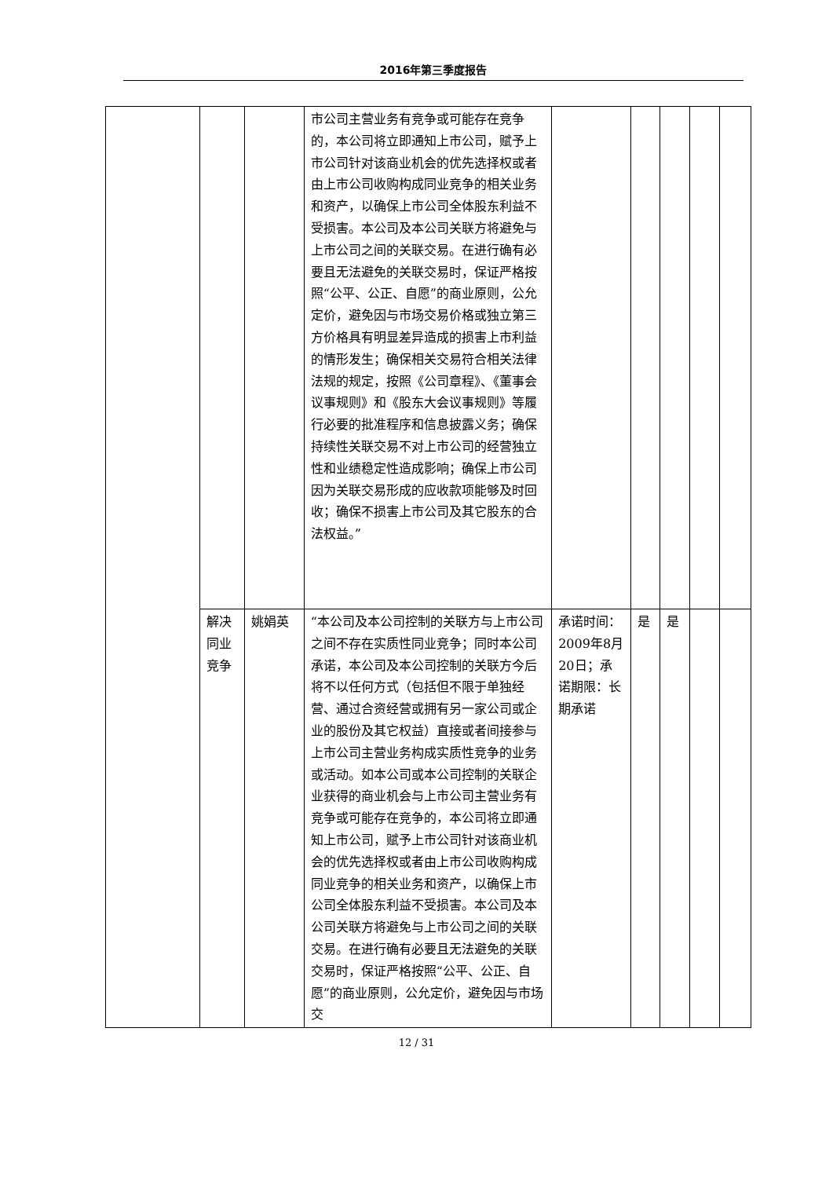2016年第三季度报告
| | | | 市公司主营业务有竞争或可能存在竞争的，本公司将立即通知上市公司，赋予上市公司针对该商业机会的优先选择权或者由上市公司收购构成同业竞争的相关业务和资产，以确保上市公司全体股东利益不受损害。本公司及本公司关联方将避免与上市公司之间的关联交易。在进行确有必要且无法避免的关联交易时，保证严格按照“公平、公正、自愿”的商业原则，公允定价，避免因与市场交易价格或独立第三方价格具有明显差异造成的损害上市利益的情形发生；确保相关交易符合相关法律法规的规定，按照《公司章程》、《董事会议事规则》和《股东大会议事规则》等履行必要的批准程序和信息披露义务；确保持续性关联交易不对上市公司的经营独立性和业绩稳定性造成影响；确保上市公司因为关联交易形成的应收款项能够及时回收；确保不损害上市公司及其它股东的合法权益。” | | | | | |
| | 解决同业竞争 | 姚娟英 | “本公司及本公司控制的关联方与上市公司之间不存在实质性同业竞争；同时本公司承诺，本公司及本公司控制的关联方今后将不以任何方式（包括但不限于单独经营、通过合资经营或拥有另一家公司或企业的股份及其它权益）直接或者间接参与上市公司主营业务构成实质性竞争的业务或活动。如本公司或本公司控制的关联企业获得的商业机会与上市公司主营业务有竞争或可能存在竞争的，本公司将立即通知上市公司，赋予上市公司针对该商业机会的优先选择权或者由上市公司收购构成同业竞争的相关业务和资产，以确保上市公司全体股东利益不受损害。本公司及本公司关联方将避免与上市公司之间的关联交易。在进行确有必要且无法避免的关联交易时，保证严格按照“公平、公正、自愿”的商业原则，公允定价，避免因与市场交 | 承诺时间：2009年8月20日；承诺期限：长期承诺 | 是 | 是 | | |
12 / 31